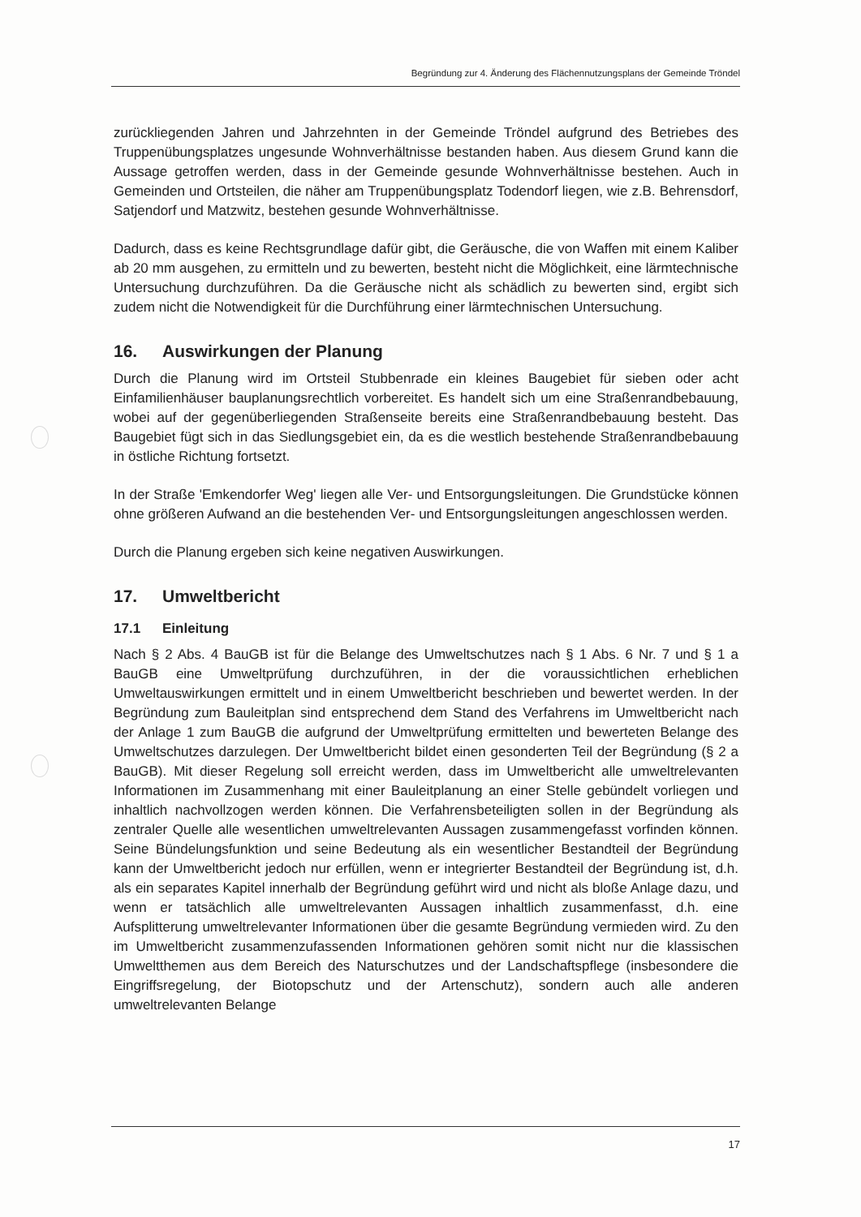Begründung zur 4. Änderung des Flächennutzungsplans der Gemeinde Tröndel
zurückliegenden Jahren und Jahrzehnten in der Gemeinde Tröndel aufgrund des Betriebes des Truppenübungsplatzes ungesunde Wohnverhältnisse bestanden haben. Aus diesem Grund kann die Aussage getroffen werden, dass in der Gemeinde gesunde Wohnverhältnisse bestehen. Auch in Gemeinden und Ortsteilen, die näher am Truppenübungsplatz Todendorf liegen, wie z.B. Behrensdorf, Satjendorf und Matzwitz, bestehen gesunde Wohnverhältnisse.
Dadurch, dass es keine Rechtsgrundlage dafür gibt, die Geräusche, die von Waffen mit einem Kaliber ab 20 mm ausgehen, zu ermitteln und zu bewerten, besteht nicht die Möglichkeit, eine lärmtechnische Untersuchung durchzuführen. Da die Geräusche nicht als schädlich zu bewerten sind, ergibt sich zudem nicht die Notwendigkeit für die Durchführung einer lärmtechnischen Untersuchung.
16. Auswirkungen der Planung
Durch die Planung wird im Ortsteil Stubbenrade ein kleines Baugebiet für sieben oder acht Einfamilienhäuser bauplanungsrechtlich vorbereitet. Es handelt sich um eine Straßenrandbebauung, wobei auf der gegenüberliegenden Straßenseite bereits eine Straßenrandbebauung besteht. Das Baugebiet fügt sich in das Siedlungsgebiet ein, da es die westlich bestehende Straßenrandbebauung in östliche Richtung fortsetzt.
In der Straße 'Emkendorfer Weg' liegen alle Ver- und Entsorgungsleitungen. Die Grundstücke können ohne größeren Aufwand an die bestehenden Ver- und Entsorgungsleitungen angeschlossen werden.
Durch die Planung ergeben sich keine negativen Auswirkungen.
17. Umweltbericht
17.1 Einleitung
Nach § 2 Abs. 4 BauGB ist für die Belange des Umweltschutzes nach § 1 Abs. 6 Nr. 7 und § 1 a BauGB eine Umweltprüfung durchzuführen, in der die voraussichtlichen erheblichen Umweltauswirkungen ermittelt und in einem Umweltbericht beschrieben und bewertet werden. In der Begründung zum Bauleitplan sind entsprechend dem Stand des Verfahrens im Umweltbericht nach der Anlage 1 zum BauGB die aufgrund der Umweltprüfung ermittelten und bewerteten Belange des Umweltschutzes darzulegen. Der Umweltbericht bildet einen gesonderten Teil der Begründung (§ 2 a BauGB). Mit dieser Regelung soll erreicht werden, dass im Umweltbericht alle umweltrelevanten Informationen im Zusammenhang mit einer Bauleitplanung an einer Stelle gebündelt vorliegen und inhaltlich nachvollzogen werden können. Die Verfahrensbeteiligten sollen in der Begründung als zentraler Quelle alle wesentlichen umweltrelevanten Aussagen zusammengefasst vorfinden können. Seine Bündelungsfunktion und seine Bedeutung als ein wesentlicher Bestandteil der Begründung kann der Umweltbericht jedoch nur erfüllen, wenn er integrierter Bestandteil der Begründung ist, d.h. als ein separates Kapitel innerhalb der Begründung geführt wird und nicht als bloße Anlage dazu, und wenn er tatsächlich alle umweltrelevanten Aussagen inhaltlich zusammenfasst, d.h. eine Aufsplitterung umweltrelevanter Informationen über die gesamte Begründung vermieden wird. Zu den im Umweltbericht zusammenzufassenden Informationen gehören somit nicht nur die klassischen Umweltthemen aus dem Bereich des Naturschutzes und der Landschaftspflege (insbesondere die Eingriffsregelung, der Biotopschutz und der Artenschutz), sondern auch alle anderen umweltrelevanten Belange
17